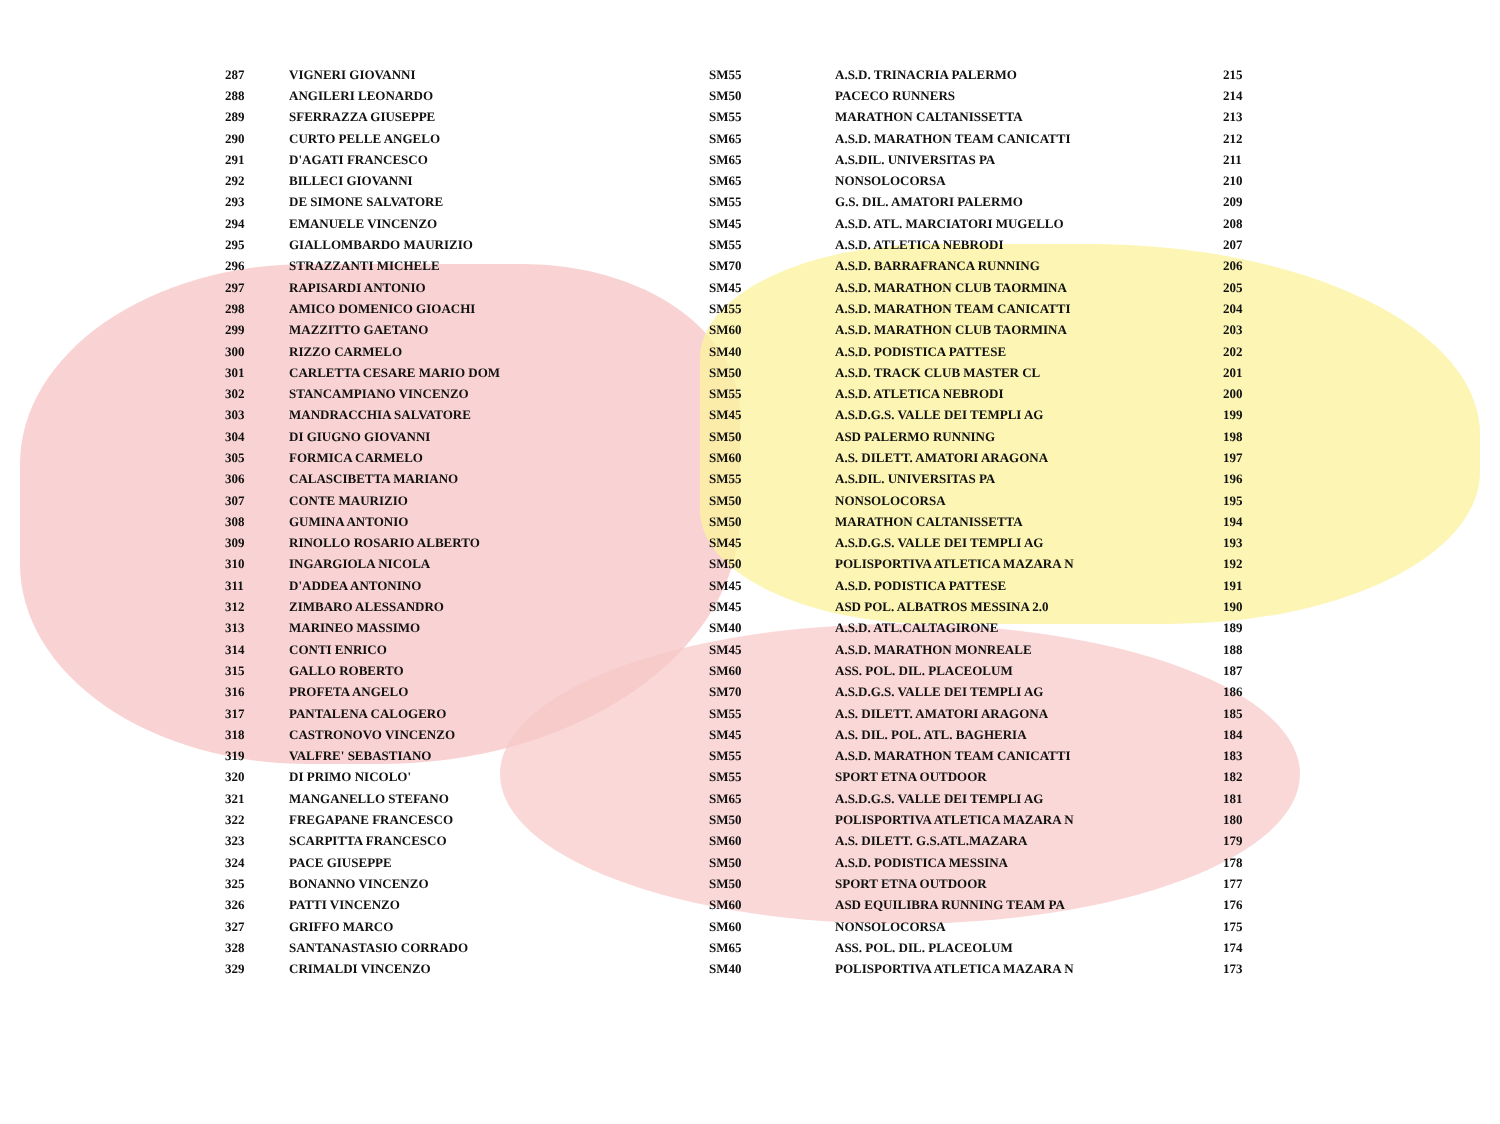| 287 | VIGNERI GIOVANNI | SM55 | A.S.D. TRINACRIA PALERMO | 215 |
| 288 | ANGILERI LEONARDO | SM50 | PACECO RUNNERS | 214 |
| 289 | SFERRAZZA GIUSEPPE | SM55 | MARATHON CALTANISSETTA | 213 |
| 290 | CURTO PELLE ANGELO | SM65 | A.S.D. MARATHON TEAM CANICATTI | 212 |
| 291 | D'AGATI FRANCESCO | SM65 | A.S.DIL. UNIVERSITAS PA | 211 |
| 292 | BILLECI GIOVANNI | SM65 | NONSOLOCORSA | 210 |
| 293 | DE SIMONE SALVATORE | SM55 | G.S. DIL. AMATORI PALERMO | 209 |
| 294 | EMANUELE VINCENZO | SM45 | A.S.D. ATL. MARCIATORI MUGELLO | 208 |
| 295 | GIALLOMBARDO MAURIZIO | SM55 | A.S.D. ATLETICA NEBRODI | 207 |
| 296 | STRAZZANTI MICHELE | SM70 | A.S.D. BARRAFRANCA RUNNING | 206 |
| 297 | RAPISARDI ANTONIO | SM45 | A.S.D. MARATHON CLUB TAORMINA | 205 |
| 298 | AMICO DOMENICO GIOACHI | SM55 | A.S.D. MARATHON TEAM CANICATTI | 204 |
| 299 | MAZZITTO GAETANO | SM60 | A.S.D. MARATHON CLUB TAORMINA | 203 |
| 300 | RIZZO CARMELO | SM40 | A.S.D. PODISTICA PATTESE | 202 |
| 301 | CARLETTA CESARE MARIO DOM | SM50 | A.S.D. TRACK CLUB MASTER CL | 201 |
| 302 | STANCAMPIANO VINCENZO | SM55 | A.S.D. ATLETICA NEBRODI | 200 |
| 303 | MANDRACCHIA SALVATORE | SM45 | A.S.D.G.S. VALLE DEI TEMPLI AG | 199 |
| 304 | DI GIUGNO GIOVANNI | SM50 | ASD PALERMO RUNNING | 198 |
| 305 | FORMICA CARMELO | SM60 | A.S. DILETT. AMATORI ARAGONA | 197 |
| 306 | CALASCIBETTA MARIANO | SM55 | A.S.DIL. UNIVERSITAS PA | 196 |
| 307 | CONTE MAURIZIO | SM50 | NONSOLOCORSA | 195 |
| 308 | GUMINA ANTONIO | SM50 | MARATHON CALTANISSETTA | 194 |
| 309 | RINOLLO ROSARIO ALBERTO | SM45 | A.S.D.G.S. VALLE DEI TEMPLI AG | 193 |
| 310 | INGARGIOLA NICOLA | SM50 | POLISPORTIVA ATLETICA MAZARA N | 192 |
| 311 | D'ADDEA ANTONINO | SM45 | A.S.D. PODISTICA PATTESE | 191 |
| 312 | ZIMBARO ALESSANDRO | SM45 | ASD POL. ALBATROS MESSINA 2.0 | 190 |
| 313 | MARINEO MASSIMO | SM40 | A.S.D. ATL.CALTAGIRONE | 189 |
| 314 | CONTI ENRICO | SM45 | A.S.D. MARATHON MONREALE | 188 |
| 315 | GALLO ROBERTO | SM60 | ASS. POL. DIL. PLACEOLUM | 187 |
| 316 | PROFETA ANGELO | SM70 | A.S.D.G.S. VALLE DEI TEMPLI AG | 186 |
| 317 | PANTALENA CALOGERO | SM55 | A.S. DILETT. AMATORI ARAGONA | 185 |
| 318 | CASTRONOVO VINCENZO | SM45 | A.S. DIL. POL. ATL. BAGHERIA | 184 |
| 319 | VALFRE' SEBASTIANO | SM55 | A.S.D. MARATHON TEAM CANICATTI | 183 |
| 320 | DI PRIMO NICOLO' | SM55 | SPORT ETNA OUTDOOR | 182 |
| 321 | MANGANELLO STEFANO | SM65 | A.S.D.G.S. VALLE DEI TEMPLI AG | 181 |
| 322 | FREGAPANE FRANCESCO | SM50 | POLISPORTIVA ATLETICA MAZARA N | 180 |
| 323 | SCARPITTA FRANCESCO | SM60 | A.S. DILETT. G.S.ATL.MAZARA | 179 |
| 324 | PACE GIUSEPPE | SM50 | A.S.D. PODISTICA MESSINA | 178 |
| 325 | BONANNO VINCENZO | SM50 | SPORT ETNA OUTDOOR | 177 |
| 326 | PATTI VINCENZO | SM60 | ASD EQUILIBRA RUNNING TEAM PA | 176 |
| 327 | GRIFFO MARCO | SM60 | NONSOLOCORSA | 175 |
| 328 | SANTANASTASIO CORRADO | SM65 | ASS. POL. DIL. PLACEOLUM | 174 |
| 329 | CRIMALDI VINCENZO | SM40 | POLISPORTIVA ATLETICA MAZARA N | 173 |